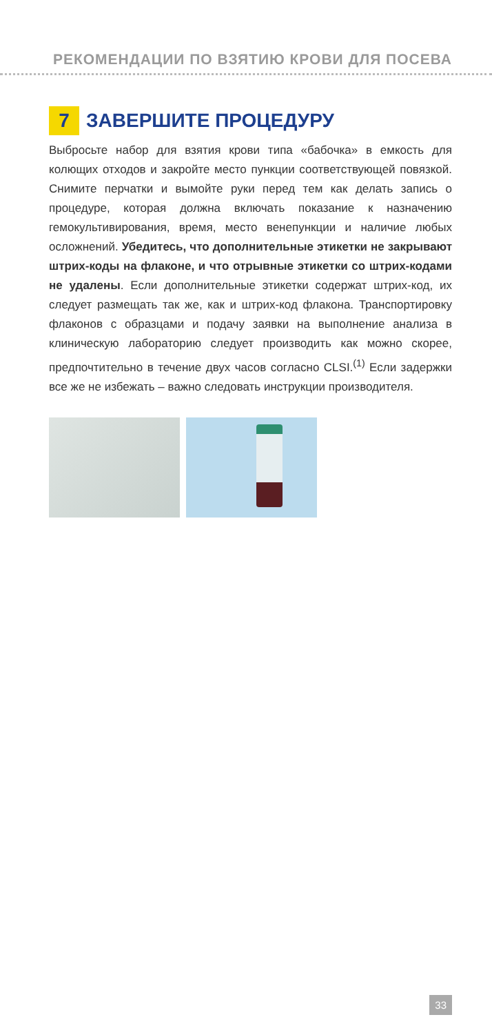РЕКОМЕНДАЦИИ ПО ВЗЯТИЮ КРОВИ ДЛЯ ПОСЕВА
7 ЗАВЕРШИТЕ ПРОЦЕДУРУ
Выбросьте набор для взятия крови типа «бабочка» в емкость для колющих отходов и закройте место пункции соответствующей повязкой. Снимите перчатки и вымойте руки перед тем как делать запись о процедуре, которая должна включать показание к назначению гемокультивирования, время, место венепункции и наличие любых осложнений. Убедитесь, что дополнительные этикетки не закрывают штрих-коды на флаконе, и что отрывные этикетки со штрих-кодами не удалены. Если дополнительные этикетки содержат штрих-код, их следует размещать так же, как и штрих-код флакона. Транспортировку флаконов с образцами и подачу заявки на выполнение анализа в клиническую лабораторию следует производить как можно скорее, предпочтительно в течение двух часов согласно CLSI.<sup>(1)</sup> Если задержки все же не избежать – важно следовать инструкции производителя.
33